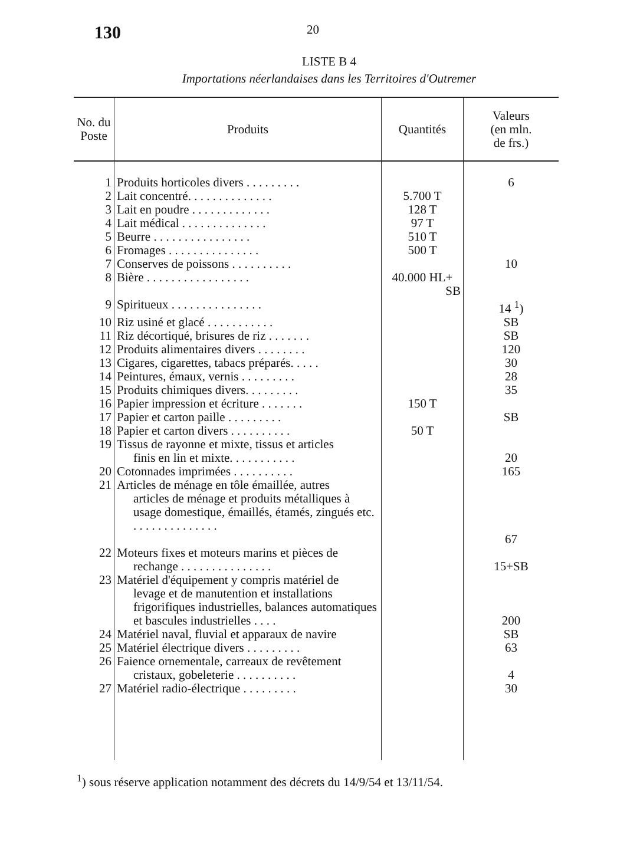130
20
LISTE B 4
Importations néerlandaises dans les Territoires d'Outremer
| No. du Poste | Produits | Quantités | Valeurs (en mln. de frs.) |
| --- | --- | --- | --- |
| 1 | Produits horticoles divers . . . . . . . . . | | 6 |
| 2 | Lait concentré. . . . . . . . . . . . . . | 5.700 T | |
| 3 | Lait en poudre . . . . . . . . . . . . . | 128 T | |
| 4 | Lait médical . . . . . . . . . . . . . . | 97 T | |
| 5 | Beurre . . . . . . . . . . . . . . . . | 510 T | |
| 6 | Fromages . . . . . . . . . . . . . . . | 500 T | |
| 7 | Conserves de poissons . . . . . . . . . . | | 10 |
| 8 | Bière . . . . . . . . . . . . . . . . . | 40.000 HL+ SB | |
| 9 | Spiritueux . . . . . . . . . . . . . . . | | 14 <sup>1</sup>) |
| 10 | Riz usiné et glacé . . . . . . . . . . . | | SB |
| 11 | Riz décortiqué, brisures de riz . . . . . . . | | SB |
| 12 | Produits alimentaires divers . . . . . . . . | | 120 |
| 13 | Cigares, cigarettes, tabacs préparés. . . . . | | 30 |
| 14 | Peintures, émaux, vernis . . . . . . . . . | | 28 |
| 15 | Produits chimiques divers. . . . . . . . . | | 35 |
| 16 | Papier impression et écriture . . . . . . . | 150 T | |
| 17 | Papier et carton paille . . . . . . . . . | | SB |
| 18 | Papier et carton divers . . . . . . . . . . | 50 T | |
| 19 | Tissus de rayonne et mixte, tissus et articles finis en lin et mixte. . . . . . . . . . . | | 20 |
| 20 | Cotonnades imprimées . . . . . . . . . . | | 165 |
| 21 | Articles de ménage en tôle émaillée, autres articles de ménage et produits métalliques à usage domestique, émaillés, étamés, zingués etc. . . . . . . . . . . . . . . | | 67 |
| 22 | Moteurs fixes et moteurs marins et pièces de rechange . . . . . . . . . . . . . . . | | 15+SB |
| 23 | Matériel d'équipement y compris matériel de levage et de manutention et installations frigorifiques industrielles, balances automatiques et bascules industrielles . . . . | | 200 |
| 24 | Matériel naval, fluvial et apparaux de navire | | SB |
| 25 | Matériel électrique divers . . . . . . . . . | | 63 |
| 26 | Faience ornementale, carreaux de revêtement cristaux, gobeleterie . . . . . . . . . . | | 4 |
| 27 | Matériel radio-électrique . . . . . . . . . | | 30 |
<sup>1</sup>) sous réserve application notamment des décrets du 14/9/54 et 13/11/54.